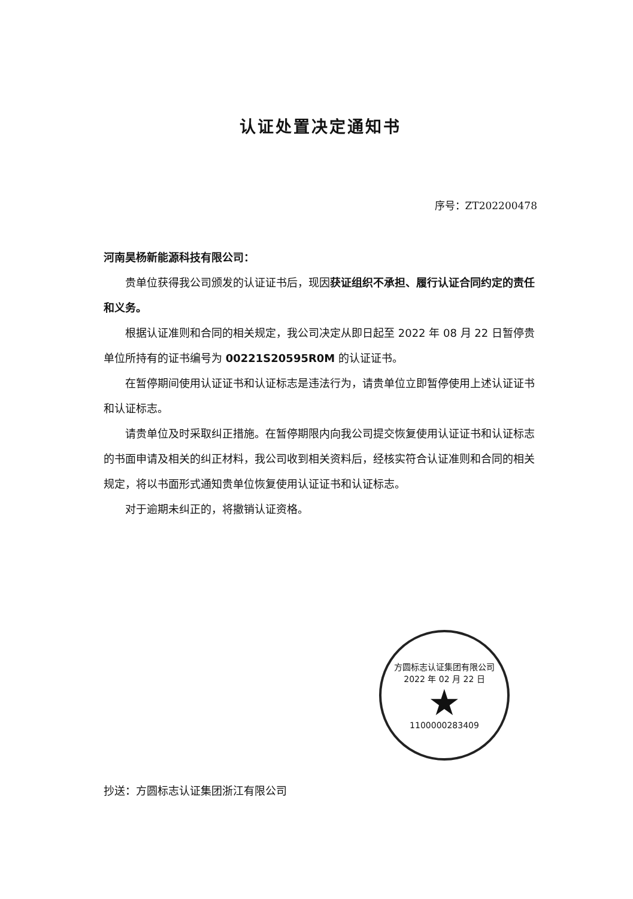认证处置决定通知书
序号：ZT202200478
河南昊杨新能源科技有限公司：
贵单位获得我公司颁发的认证证书后，现因获证组织不承担、履行认证合同约定的责任和义务。
根据认证准则和合同的相关规定，我公司决定从即日起至 2022 年 08 月 22 日暂停贵单位所持有的证书编号为 00221S20595R0M 的认证证书。
在暂停期间使用认证证书和认证标志是违法行为，请贵单位立即暂停使用上述认证证书和认证标志。
请贵单位及时采取纠正措施。在暂停期限内向我公司提交恢复使用认证证书和认证标志的书面申请及相关的纠正材料，我公司收到相关资料后，经核实符合认证准则和合同的相关规定，将以书面形式通知贵单位恢复使用认证证书和认证标志。
对于逾期未纠正的，将撤销认证资格。
方圆标志认证集团有限公司
2022 年 02 月 22 日
★
1100000283409
抄送：方圆标志认证集团浙江有限公司